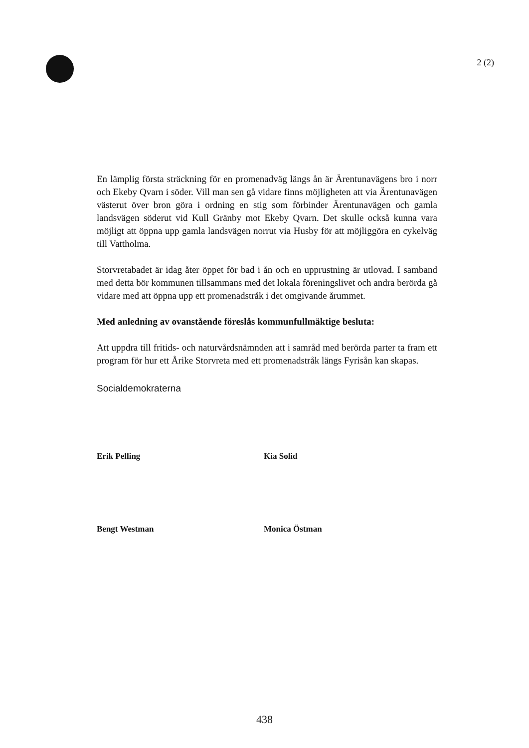2 (2)
En lämplig första sträckning för en promenadväg längs ån är Ärentunavägens bro i norr och Ekeby Qvarn i söder. Vill man sen gå vidare finns möjligheten att via Ärentunavägen västerut över bron göra i ordning en stig som förbinder Ärentunavägen och gamla landsvägen söderut vid Kull Gränby mot Ekeby Qvarn. Det skulle också kunna vara möjligt att öppna upp gamla landsvägen norrut via Husby för att möjliggöra en cykelväg till Vattholma.
Storvretabadet är idag åter öppet för bad i ån och en upprustning är utlovad. I samband med detta bör kommunen tillsammans med det lokala föreningslivet och andra berörda gå vidare med att öppna upp ett promenadstråk i det omgivande årummet.
Med anledning av ovanstående föreslås kommunfullmäktige besluta:
Att uppdra till fritids- och naturvårdsnämnden att i samråd med berörda parter ta fram ett program för hur ett Årike Storvreta med ett promenadstråk längs Fyrisån kan skapas.
Socialdemokraterna
Erik Pelling Kia Solid
Bengt Westman Monica Östman
438